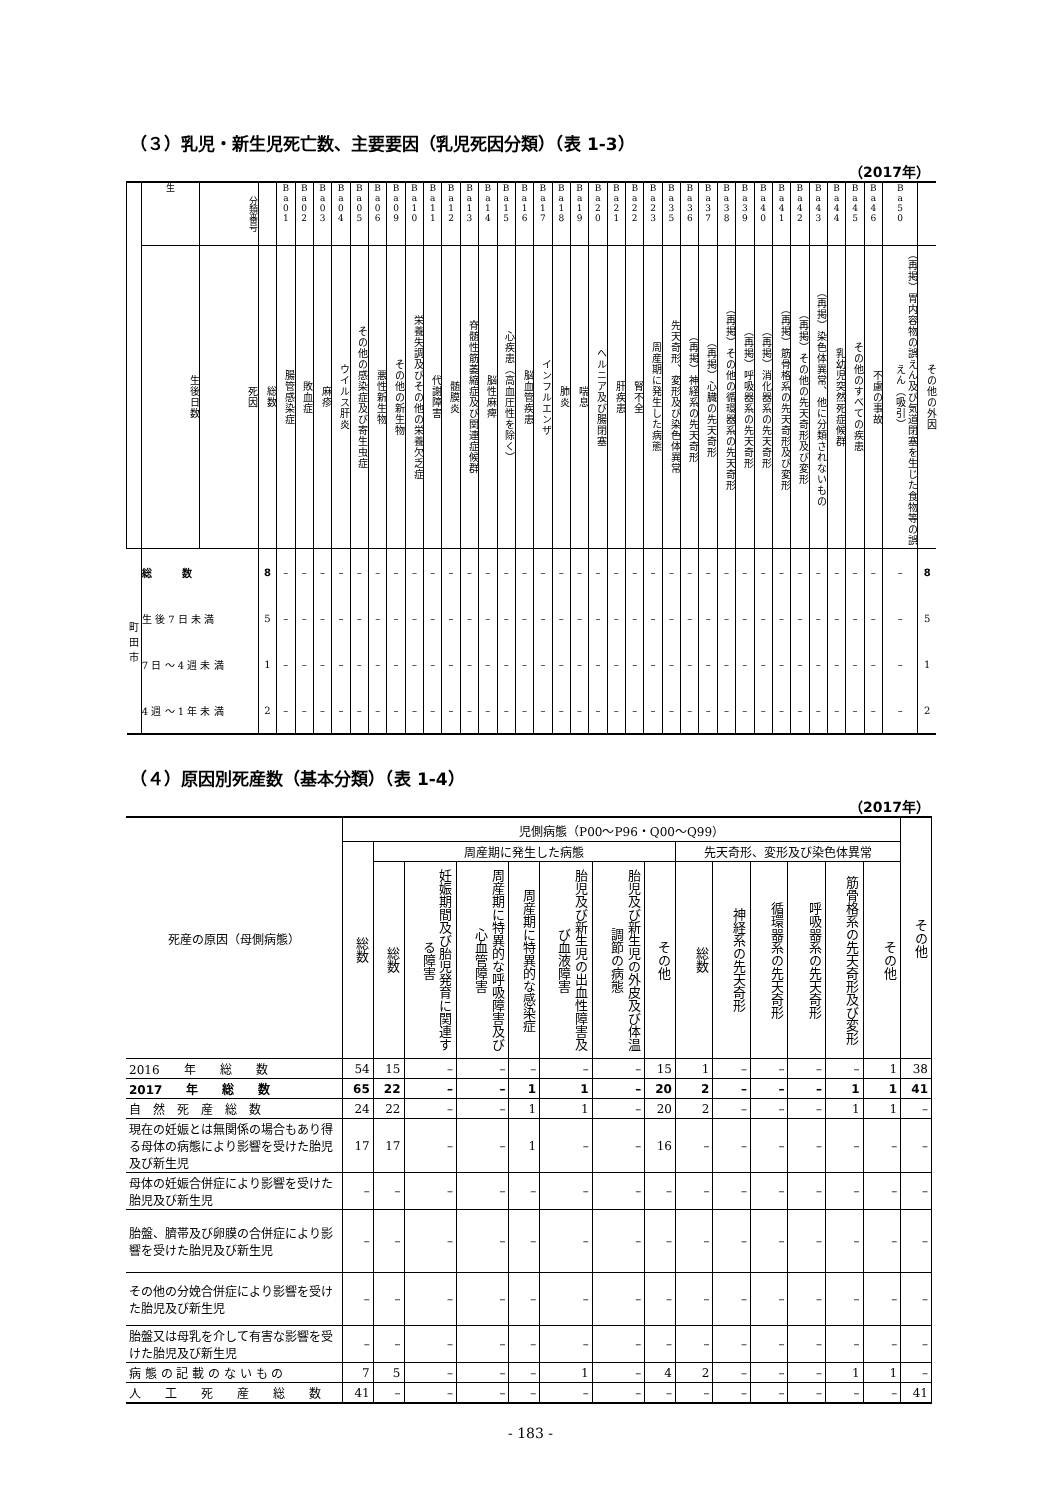（３）乳児・新生児死亡数、主要要因（乳児死因分類）（表 1-3）
（2017年）
| | 生 | 分類番号 | | B a 0 1 | B a 0 2 | B a 0 3 | B a 0 4 | B a 0 5 | B a 0 6 | B a 0 9 | B a 1 0 | B a 1 1 | B a 1 2 | B a 1 3 | B a 1 4 | B a 1 5 | B a 1 6 | B a 1 7 | B a 1 8 | B a 1 9 | B a 2 0 | B a 2 1 | B a 2 2 | B a 2 3 | B a 3 5 | B a 3 6 | B a 3 7 | B a 3 8 | B a 3 9 | B a 4 0 | B a 4 1 | B a 4 2 | B a 4 3 | B a 4 4 | B a 4 5 | B a 4 6 | B a 5 0 | |
| --- | --- | --- | --- | --- | --- | --- | --- | --- | --- | --- | --- | --- | --- | --- | --- | --- | --- | --- | --- | --- | --- | --- | --- | --- | --- | --- | --- | --- | --- | --- | --- | --- | --- | --- | --- | --- | --- | --- |
| | 生後日数 | 死因 | 総数 | 腸管感染症 | 敗血症 | 麻疹 | ウイルス肝炎 | その他の感染症及び寄生虫症 | 悪性新生物 | その他の新生物 | 栄養失調及びその他の栄養欠乏症 | 代謝障害 | 髄膜炎 | 脊髄性筋萎縮症及び関連症候群 | 脳性麻痺 | 心疾患（高血圧性を除く） | 脳血管疾患 | インフルエンザ | 肺炎 | 喘息 | ヘルニア及び腸閉塞 | 肝疾患 | 腎不全 | 周産期に発生した病態 | 先天奇形、変形及び染色体異常 | （再掲）神経系の先天奇形 | （再掲）心臓の先天奇形 | （再掲）その他の循環器系の先天奇形 | （再掲）呼吸器系の先天奇形 | （再掲）消化器系の先天奇形 | （再掲）筋骨格系の先天奇形及び変形 | （再掲）その他の先天奇形及び変形 | （再掲）染色体異常、他に分類されないもの | 乳幼児突然死症候群 | その他のすべての疾患 | 不慮の事故 | （再掲）胃内容物の誤えん及び気道閉塞を生じた食物等の誤えん（吸引） | その他の外因 |
| 町 田 市 | 総 数 | | 8 | – | – | – | – | – | – | – | – | – | – | – | – | – | – | – | – | – | – | – | – | – | – | – | – | – | – | – | – | – | – | – | – | – | – | 8 |
| | 生 後 7 日 未 満 | | 5 | – | – | – | – | – | – | – | – | – | – | – | – | – | – | – | – | – | – | – | – | – | – | – | – | – | – | – | – | – | – | – | – | – | – | 5 |
| | 7 日 ～ 4 週 未 満 | | 1 | – | – | – | – | – | – | – | – | – | – | – | – | – | – | – | – | – | – | – | – | – | – | – | – | – | – | – | – | – | – | – | – | – | – | 1 |
| | 4 週 ～ 1 年 未 満 | | 2 | – | – | – | – | – | – | – | – | – | – | – | – | – | – | – | – | – | – | – | – | – | – | – | – | – | – | – | – | – | – | – | – | – | – | 2 |
（４）原因別死産数（基本分類）（表 1-4）
（2017年）
| 死産の原因（母側病態） | 児側病態（P00～P96・Q00～Q99） | | | | | | | | | | | | | | その他 |
| --- | --- | --- | --- | --- | --- | --- | --- | --- | --- | --- | --- | --- | --- | --- | --- |
| | 総数 | 周産期に発生した病態 | | | | | | | 先天奇形、変形及び染色体異常 | | | | | | |
| | | 総数 | 妊娠期間及び胎児発育に関連する障害 | 周産期に特異的な呼吸障害及び心血管障害 | 周産期に特異的な感染症 | 胎児及び新生児の出血性障害及び血液障害 | 胎児及び新生児の外皮及び体温調節の病態 | その他 | 総数 | 神経系の先天奇形 | 循環器系の先天奇形 | 呼吸器系の先天奇形 | 筋骨格系の先天奇形及び変形 | その他 | |
| 2016 年 総 数 | 54 | 15 | – | – | – | – | – | 15 | 1 | – | – | – | – | 1 | 38 |
| 2017 年 総 数 | 65 | 22 | – | – | 1 | 1 | – | 20 | 2 | – | – | – | 1 | 1 | 41 |
| 自 然 死 産 総 数 | 24 | 22 | – | – | 1 | 1 | – | 20 | 2 | – | – | – | 1 | 1 | – |
| 現在の妊娠とは無関係の場合もあり得る母体の病態により影響を受けた胎児及び新生児 | 17 | 17 | – | – | 1 | – | – | 16 | – | – | – | – | – | – | – |
| 母体の妊娠合併症により影響を受けた胎児及び新生児 | – | – | – | – | – | – | – | – | – | – | – | – | – | – | – |
| 胎盤、臍帯及び卵膜の合併症により影響を受けた胎児及び新生児 | – | – | – | – | – | – | – | – | – | – | – | – | – | – | – |
| その他の分娩合併症により影響を受けた胎児及び新生児 | – | – | – | – | – | – | – | – | – | – | – | – | – | – | – |
| 胎盤又は母乳を介して有害な影響を受けた胎児及び新生児 | – | – | – | – | – | – | – | – | – | – | – | – | – | – | – |
| 病 態 の 記 載 の な い も の | 7 | 5 | – | – | – | 1 | – | 4 | 2 | – | – | – | 1 | 1 | – |
| 人 工 死 産 総 数 | 41 | – | – | – | – | – | – | – | – | – | – | – | – | – | 41 |
- 183 -